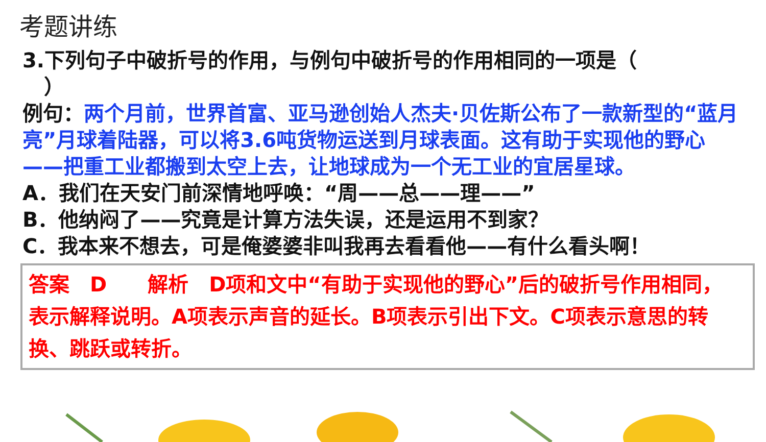考题讲练
3.下列句子中破折号的作用，与例句中破折号的作用相同的一项是（
）
例句：两个月前，世界首富、亚马逊创始人杰夫·贝佐斯公布了一款新型的“蓝月亮”月球着陆器，可以将3.6吨货物运送到月球表面。这有助于实现他的野心——把重工业都搬到太空上去，让地球成为一个无工业的宜居星球。
A．我们在天安门前深情地呼唤：“周——总——理——”
B．他纳闷了——究竟是计算方法失误，还是运用不到家？
C．我本来不想去，可是俺婆婆非叫我再去看看他——有什么看头啊！
答案　D　　解析　D项和文中“有助于实现他的野心”后的破折号作用相同，表示解释说明。A项表示声音的延长。B项表示引出下文。C项表示意思的转换、跳跃或转折。